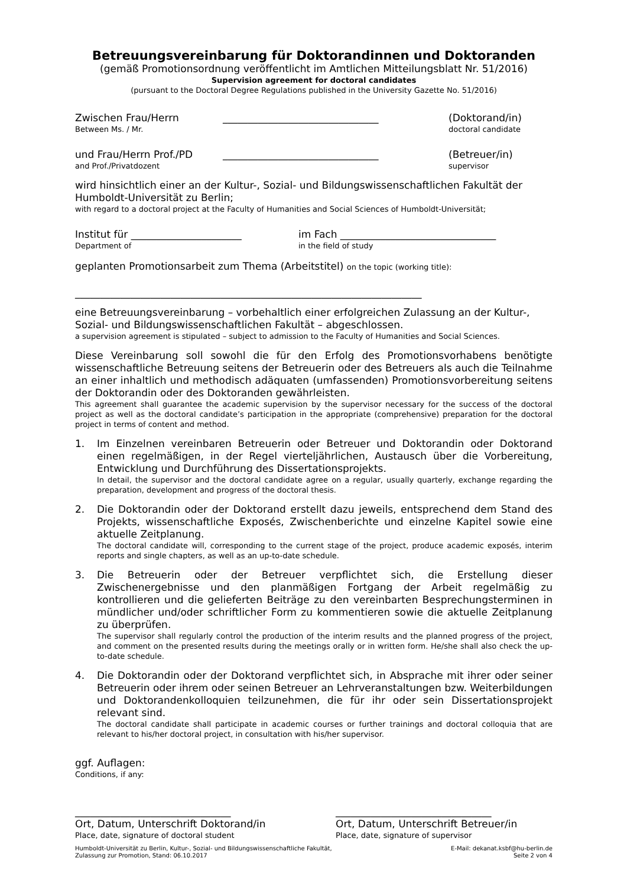Betreuungsvereinbarung für Doktorandinnen und Doktoranden
(gemäß Promotionsordnung veröffentlicht im Amtlichen Mitteilungsblatt Nr. 51/2016)
Supervision agreement for doctoral candidates
(pursuant to the Doctoral Degree Regulations published in the University Gazette No. 51/2016)
Zwischen Frau/Herrn
Between Ms. / Mr.
_______________________________ (Doktorand/in)
doctoral candidate
und Frau/Herrn Prof./PD
and Prof./Privatdozent
_______________________________ (Betreuer/in)
supervisor
wird hinsichtlich einer an der Kultur-, Sozial- und Bildungswissenschaftlichen Fakultät der Humboldt-Universität zu Berlin;
with regard to a doctoral project at the Faculty of Humanities and Social Sciences of Humboldt-Universität;
Institut für ______________________
Department of
im Fach _______________________________
in the field of study
geplanten Promotionsarbeit zum Thema (Arbeitstitel) on the topic (working title):
_____________________________________________________________________
eine Betreuungsvereinbarung – vorbehaltlich einer erfolgreichen Zulassung an der Kultur-, Sozial- und Bildungswissenschaftlichen Fakultät – abgeschlossen.
a supervision agreement is stipulated – subject to admission to the Faculty of Humanities and Social Sciences.
Diese Vereinbarung soll sowohl die für den Erfolg des Promotionsvorhabens benötigte wissenschaftliche Betreuung seitens der Betreuerin oder des Betreuers als auch die Teilnahme an einer inhaltlich und methodisch adäquaten (umfassenden) Promotions­vorbereitung seitens der Doktorandin oder des Doktoranden gewährleisten.
This agreement shall guarantee the academic supervision by the supervisor necessary for the success of the doctoral project as well as the doctoral candidate’s participation in the appropriate (comprehensive) preparation for the doctoral project in terms of content and method.
1.
Im Einzelnen vereinbaren Betreuerin oder Betreuer und Doktorandin oder Doktorand einen regelmäßigen, in der Regel vierteljährlichen, Austausch über die Vorbereitung, Entwicklung und Durchführung des Dissertationsprojekts.
In detail, the supervisor and the doctoral candidate agree on a regular, usually quarterly, exchange regarding the preparation, development and progress of the doctoral thesis.
2.
Die Doktorandin oder der Doktorand erstellt dazu jeweils, entsprechend dem Stand des Projekts, wissenschaftliche Exposés, Zwischenberichte und einzelne Kapitel sowie eine aktuelle Zeitplanung.
The doctoral candidate will, corresponding to the current stage of the project, produce academic exposés, interim reports and single chapters, as well as an up-to-date schedule.
3.
Die Betreuerin oder der Betreuer verpflichtet sich, die Erstellung dieser Zwischenergebnisse und den planmäßigen Fortgang der Arbeit regelmäßig zu kontrollieren und die gelieferten Beiträge zu den vereinbarten Besprechungsterminen in mündlicher und/oder schriftlicher Form zu kommentieren sowie die aktuelle Zeitplanung zu überprüfen.
The supervisor shall regularly control the production of the interim results and the planned progress of the project, and comment on the presented results during the meetings orally or in written form. He/she shall also check the up-to-date schedule.
4.
Die Doktorandin oder der Doktorand verpflichtet sich, in Absprache mit ihrer oder seiner Betreuerin oder ihrem oder seinen Betreuer an Lehrveranstaltungen bzw. Weiterbildungen und Doktorandenkolloquien teilzunehmen, die für ihr oder sein Dissertationsprojekt relevant sind.
The doctoral candidate shall participate in academic courses or further trainings and doctoral colloquia that are relevant to his/her doctoral project, in consultation with his/her supervisor.
ggf. Auflagen:
Conditions, if any:
_______________________________
Ort, Datum, Unterschrift Doktorand/in
Place, date, signature of doctoral student
_______________________________
Ort, Datum, Unterschrift Betreuer/in
Place, date, signature of supervisor
Humboldt-Universität zu Berlin, Kultur-, Sozial- und Bildungswissenschaftliche Fakultät,
Zulassung zur Promotion, Stand: 06.10.2017
E-Mail: dekanat.ksbf@hu-berlin.de
Seite 2 von 4